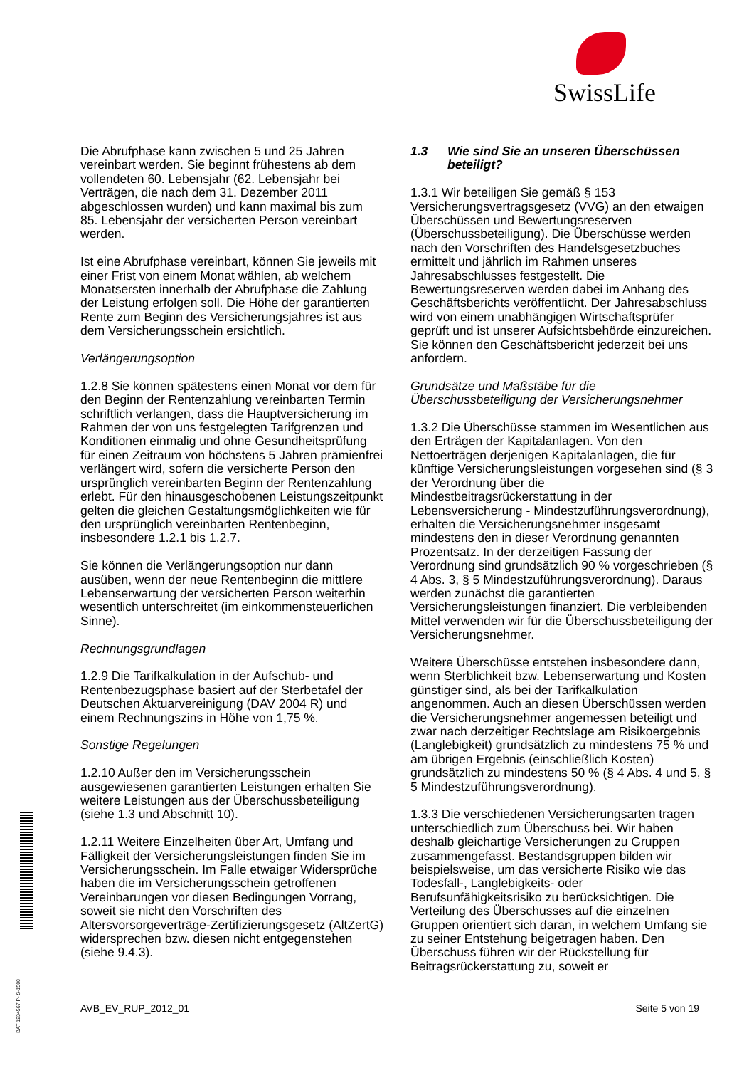SwissLife
Die Abrufphase kann zwischen 5 und 25 Jahren vereinbart werden. Sie beginnt frühestens ab dem vollendeten 60. Lebensjahr (62. Lebensjahr bei Verträgen, die nach dem 31. Dezember 2011 abgeschlossen wurden) und kann maximal bis zum 85. Lebensjahr der versicherten Person vereinbart werden.
Ist eine Abrufphase vereinbart, können Sie jeweils mit einer Frist von einem Monat wählen, ab welchem Monatsersten innerhalb der Abrufphase die Zahlung der Leistung erfolgen soll. Die Höhe der garantierten Rente zum Beginn des Versicherungsjahres ist aus dem Versicherungsschein ersichtlich.
Verlängerungsoption
1.2.8 Sie können spätestens einen Monat vor dem für den Beginn der Rentenzahlung vereinbarten Termin schriftlich verlangen, dass die Hauptversicherung im Rahmen der von uns festgelegten Tarifgrenzen und Konditionen einmalig und ohne Gesundheitsprüfung für einen Zeitraum von höchstens 5 Jahren prämienfrei verlängert wird, sofern die versicherte Person den ursprünglich vereinbarten Beginn der Rentenzahlung erlebt. Für den hinausgeschobenen Leistungszeitpunkt gelten die gleichen Gestaltungsmöglichkeiten wie für den ursprünglich vereinbarten Rentenbeginn, insbesondere 1.2.1 bis 1.2.7.
Sie können die Verlängerungsoption nur dann ausüben, wenn der neue Rentenbeginn die mittlere Lebenserwartung der versicherten Person weiterhin wesentlich unterschreitet (im einkommensteuerlichen Sinne).
Rechnungsgrundlagen
1.2.9 Die Tarifkalkulation in der Aufschub- und Rentenbezugsphase basiert auf der Sterbetafel der Deutschen Aktuarvereinigung (DAV 2004 R) und einem Rechnungszins in Höhe von 1,75 %.
Sonstige Regelungen
1.2.10 Außer den im Versicherungsschein ausgewiesenen garantierten Leistungen erhalten Sie weitere Leistungen aus der Überschussbeteiligung (siehe 1.3 und Abschnitt 10).
1.2.11 Weitere Einzelheiten über Art, Umfang und Fälligkeit der Versicherungsleistungen finden Sie im Versicherungsschein. Im Falle etwaiger Widersprüche haben die im Versicherungsschein getroffenen Vereinbarungen vor diesen Bedingungen Vorrang, soweit sie nicht den Vorschriften des Altersvorsorgeverträge-Zertifizierungsgesetz (AltZertG) widersprechen bzw. diesen nicht entgegenstehen (siehe 9.4.3).
1.3 Wie sind Sie an unseren Überschüssen beteiligt?
1.3.1 Wir beteiligen Sie gemäß § 153 Versicherungsvertragsgesetz (VVG) an den etwaigen Überschüssen und Bewertungsreserven (Überschussbeteiligung). Die Überschüsse werden nach den Vorschriften des Handelsgesetzbuches ermittelt und jährlich im Rahmen unseres Jahresabschlusses festgestellt. Die Bewertungsreserven werden dabei im Anhang des Geschäftsberichts veröffentlicht. Der Jahresabschluss wird von einem unabhängigen Wirtschaftsprüfer geprüft und ist unserer Aufsichtsbehörde einzureichen. Sie können den Geschäftsbericht jederzeit bei uns anfordern.
Grundsätze und Maßstäbe für die Überschussbeteiligung der Versicherungsnehmer
1.3.2 Die Überschüsse stammen im Wesentlichen aus den Erträgen der Kapitalanlagen. Von den Nettoerträgen derjenigen Kapitalanlagen, die für künftige Versicherungsleistungen vorgesehen sind (§ 3 der Verordnung über die Mindestbeitragsrückerstattung in der Lebensversicherung - Mindestzuführungsverordnung), erhalten die Versicherungsnehmer insgesamt mindestens den in dieser Verordnung genannten Prozentsatz. In der derzeitigen Fassung der Verordnung sind grundsätzlich 90 % vorgeschrieben (§ 4 Abs. 3, § 5 Mindestzuführungsverordnung). Daraus werden zunächst die garantierten Versicherungsleistungen finanziert. Die verbleibenden Mittel verwenden wir für die Überschussbeteiligung der Versicherungsnehmer.
Weitere Überschüsse entstehen insbesondere dann, wenn Sterblichkeit bzw. Lebenserwartung und Kosten günstiger sind, als bei der Tarifkalkulation angenommen. Auch an diesen Überschüssen werden die Versicherungsnehmer angemessen beteiligt und zwar nach derzeitiger Rechtslage am Risikoergebnis (Langlebigkeit) grundsätzlich zu mindestens 75 % und am übrigen Ergebnis (einschließlich Kosten) grundsätzlich zu mindestens 50 % (§ 4 Abs. 4 und 5, § 5 Mindestzuführungsverordnung).
1.3.3 Die verschiedenen Versicherungsarten tragen unterschiedlich zum Überschuss bei. Wir haben deshalb gleichartige Versicherungen zu Gruppen zusammengefasst. Bestandsgruppen bilden wir beispielsweise, um das versicherte Risiko wie das Todesfall-, Langlebigkeits- oder Berufsunfähigkeitsrisiko zu berücksichtigen. Die Verteilung des Überschusses auf die einzelnen Gruppen orientiert sich daran, in welchem Umfang sie zu seiner Entstehung beigetragen haben. Den Überschuss führen wir der Rückstellung für Beitragsrückerstattung zu, soweit er
BAT 1234567 P- S-1500
AVB_EV_RUP_2012_01 Seite 5 von 19